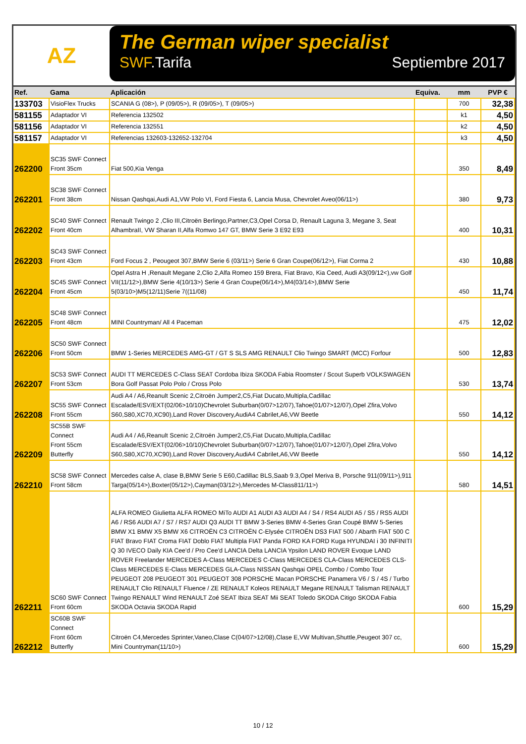AZ
The German wiper specialist
SWF.Tarifa Septiembre 2017
| Ref. | Gama | Aplicación | Equiva. | mm | PVP € |
| --- | --- | --- | --- | --- | --- |
| 133703 | VisioFlex Trucks | SCANIA G (08>), P (09/05>), R (09/05>), T (09/05>) | | 700 | 32,38 |
| 581155 | Adaptador VI | Referencia 132502 | | k1 | 4,50 |
| 581156 | Adaptador VI | Referencia 132551 | | k2 | 4,50 |
| 581157 | Adaptador VI | Referencias 132603-132652-132704 | | k3 | 4,50 |
| 262200 | SC35 SWF Connect Front 35cm | Fiat 500,Kia Venga | | 350 | 8,49 |
| 262201 | SC38 SWF Connect Front 38cm | Nissan Qashqai,Audi A1,VW Polo VI, Ford Fiesta 6, Lancia Musa, Chevrolet Aveo(06/11>) | | 380 | 9,73 |
| 262202 | SC40 SWF Connect Front 40cm | Renault Twingo 2 ,Clio III,Citroën Berlingo,Partner,C3,Opel Corsa D, Renault Laguna 3, Megane 3, Seat AlhambraII, VW Sharan II,Alfa Romwo 147 GT, BMW Serie 3 E92 E93 | | 400 | 10,31 |
| 262203 | SC43 SWF Connect Front 43cm | Ford Focus 2 , Peougeot 307,BMW Serie 6 (03/11>) Serie 6 Gran Coupe(06/12>), Fiat Corma 2 | | 430 | 10,88 |
| 262204 | SC45 SWF Connect Front 45cm | Opel Astra H ,Renault Megane 2,Clio 2,Alfa Romeo 159 Brera, Fiat Bravo, Kia Ceed, Audi A3(09/12<),vw Golf VII(11/12>),BMW Serie 4(10/13>) Serie 4 Gran Coupe(06/14>),M4(03/14>),BMW Serie 5(03/10>)M5(12/11)Serie 7((11/08) | | 450 | 11,74 |
| 262205 | SC48 SWF Connect Front 48cm | MINI Countryman/ All 4 Paceman | | 475 | 12,02 |
| 262206 | SC50 SWF Connect Front 50cm | BMW 1-Series MERCEDES AMG-GT / GT S SLS AMG RENAULT Clio Twingo SMART (MCC) Forfour | | 500 | 12,83 |
| 262207 | SC53 SWF Connect Front 53cm | AUDI TT MERCEDES C-Class SEAT Cordoba Ibiza SKODA Fabia Roomster / Scout Superb VOLKSWAGEN Bora Golf Passat Polo Polo / Cross Polo | | 530 | 13,74 |
| 262208 | SC55 SWF Connect Front 55cm | Audi A4 / A6,Reanult Scenic 2,Citroën Jumper2,C5,Fiat Ducato,Multipla,Cadillac Escalade/ESV/EXT(02/06>10/10)Chevrolet Suburban(0/07>12/07),Tahoe(01/07>12/07),Opel Zfira,Volvo S60,S80,XC70,XC90),Land Rover Discovery,AudiA4 Cabrilet,A6,VW Beetle | | 550 | 14,12 |
| 262209 | SC55B SWF Connect Front 55cm Butterfly | Audi A4 / A6,Reanult Scenic 2,Citroën Jumper2,C5,Fiat Ducato,Multipla,Cadillac Escalade/ESV/EXT(02/06>10/10)Chevrolet Suburban(0/07>12/07),Tahoe(01/07>12/07),Opel Zfira,Volvo S60,S80,XC70,XC90),Land Rover Discovery,AudiA4 Cabrilet,A6,VW Beetle | | 550 | 14,12 |
| 262210 | SC58 SWF Connect Front 58cm | Mercedes calse A, clase B,BMW Serie 5 E60,Cadillac BLS,Saab 9.3,Opel Meriva B, Porsche 911(09/11>),911 Targa(05/14>),Boxter(05/12>),Cayman(03/12>),Mercedes M-Class811/11>) | | 580 | 14,51 |
| 262211 | SC60 SWF Connect Front 60cm | ALFA ROMEO Giulietta ALFA ROMEO MiTo AUDI A1 AUDI A3 AUDI A4 / S4 / RS4 AUDI A5 / S5 / RS5 AUDI A6 / RS6 AUDI A7 / S7 / RS7 AUDI Q3 AUDI TT BMW 3-Series BMW 4-Series Gran Coupé BMW 5-Series BMW X1 BMW X5 BMW X6 CITROËN C3 CITROËN C-Elysée CITROËN DS3 FIAT 500 / Abarth FIAT 500 C FIAT Bravo FIAT Croma FIAT Doblo FIAT Multipla FIAT Panda FORD KA FORD Kuga HYUNDAI i 30 INFINITI Q 30 IVECO Daily KIA Cee'd / Pro Cee'd LANCIA Delta LANCIA Ypsilon LAND ROVER Evoque LAND ROVER Freelander MERCEDES A-Class MERCEDES C-Class MERCEDES CLA-Class MERCEDES CLS-Class MERCEDES E-Class MERCEDES GLA-Class NISSAN Qashqai OPEL Combo / Combo Tour PEUGEOT 208 PEUGEOT 301 PEUGEOT 308 PORSCHE Macan PORSCHE Panamera V6 / S / 4S / Turbo RENAULT Clio RENAULT Fluence / ZE RENAULT Koleos RENAULT Megane RENAULT Talisman RENAULT Twingo RENAULT Wind RENAULT Zoé SEAT Ibiza SEAT Mii SEAT Toledo SKODA Citigo SKODA Fabia SKODA Octavia SKODA Rapid | | 600 | 15,29 |
| 262212 | SC60B SWF Connect Front 60cm Butterfly | Citroën C4,Mercedes Sprinter,Vaneo,Clase C(04/07>12/08),Clase E,VW Multivan,Shuttle,Peugeot 307 cc, Mini Countryman(11/10>) | | 600 | 15,29 |
10 / 12